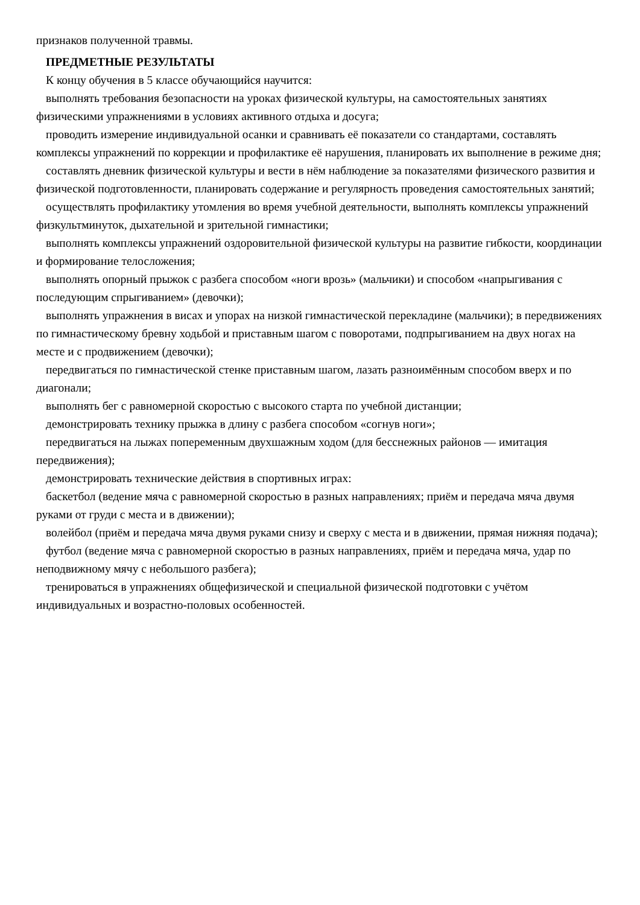признаков полученной травмы.
ПРЕДМЕТНЫЕ РЕЗУЛЬТАТЫ
К концу обучения в 5 классе обучающийся научится:
выполнять требования безопасности на уроках физической культуры, на самостоятельных занятиях физическими упражнениями в условиях активного отдыха и досуга;
проводить измерение индивидуальной осанки и сравнивать её показатели со стандартами, составлять комплексы упражнений по коррекции и профилактике её нарушения, планировать их выполнение в режиме дня;
составлять дневник физической культуры и вести в нём наблюдение за показателями физического развития и физической подготовленности, планировать содержание и регулярность проведения самостоятельных занятий;
осуществлять профилактику утомления во время учебной деятельности, выполнять комплексы упражнений физкультминуток, дыхательной и зрительной гимнастики;
выполнять комплексы упражнений оздоровительной физической культуры на развитие гибкости, координации и формирование телосложения;
выполнять опорный прыжок с разбега способом «ноги врозь» (мальчики) и способом «напрыгивания с последующим спрыгиванием» (девочки);
выполнять упражнения в висах и упорах на низкой гимнастической перекладине (мальчики); в передвижениях по гимнастическому бревну ходьбой и приставным шагом с поворотами, подпрыгиванием на двух ногах на месте и с продвижением (девочки);
передвигаться по гимнастической стенке приставным шагом, лазать разноимённым способом вверх и по диагонали;
выполнять бег с равномерной скоростью с высокого старта по учебной дистанции;
демонстрировать технику прыжка в длину с разбега способом «согнув ноги»;
передвигаться на лыжах попеременным двухшажным ходом (для бесснежных районов — имитация передвижения);
демонстрировать технические действия в спортивных играх:
баскетбол (ведение мяча с равномерной скоростью в разных направлениях; приём и передача мяча двумя руками от груди с места и в движении);
волейбол (приём и передача мяча двумя руками снизу и сверху с места и в движении, прямая нижняя подача);
футбол (ведение мяча с равномерной скоростью в разных направлениях, приём и передача мяча, удар по неподвижному мячу с небольшого разбега);
тренироваться в упражнениях общефизической и специальной физической подготовки с учётом индивидуальных и возрастно-половых особенностей.